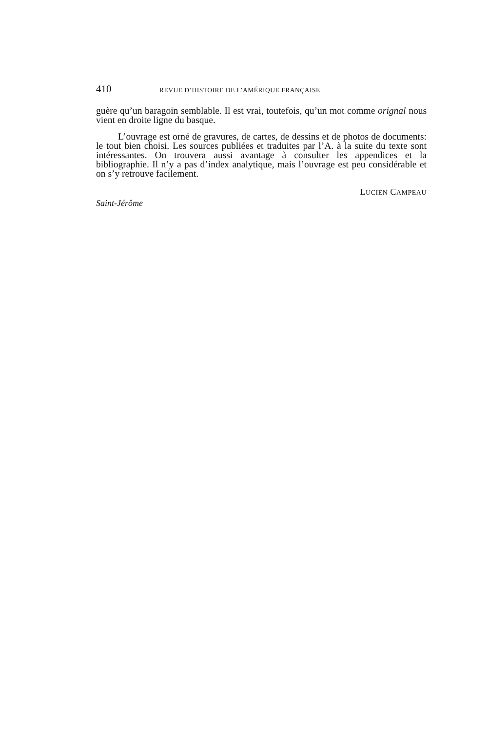410 REVUE D’HISTOIRE DE L’AMÉRIQUE FRANÇAISE
guère qu’un baragoin semblable. Il est vrai, toutefois, qu’un mot comme orignal nous vient en droite ligne du basque.
L’ouvrage est orné de gravures, de cartes, de dessins et de photos de documents: le tout bien choisi. Les sources publiées et traduites par l’A. à la suite du texte sont intéressantes. On trouvera aussi avantage à consulter les appendices et la bibliographie. Il n’y a pas d’index analytique, mais l’ouvrage est peu considérable et on s’y retrouve facilement.
LUCIEN CAMPEAU
Saint-Jérôme